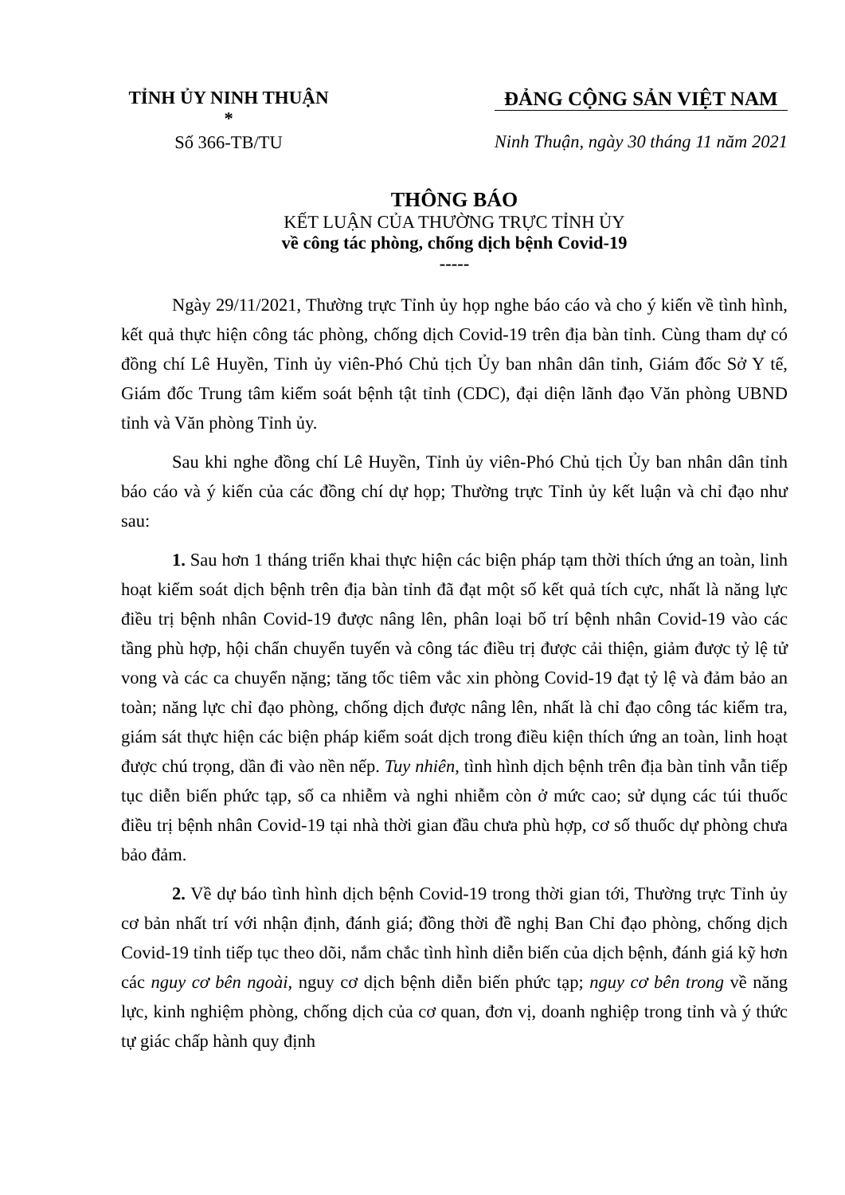TỈNH ỦY NINH THUẬN
*
Số 366-TB/TU
ĐẢNG CỘNG SẢN VIỆT NAM
Ninh Thuận, ngày 30 tháng 11 năm 2021
THÔNG BÁO
KẾT LUẬN CỦA THƯỜNG TRỰC TỈNH ỦY
về công tác phòng, chống dịch bệnh Covid-19
-----
Ngày 29/11/2021, Thường trực Tỉnh ủy họp nghe báo cáo và cho ý kiến về tình hình, kết quả thực hiện công tác phòng, chống dịch Covid-19 trên địa bàn tỉnh. Cùng tham dự có đồng chí Lê Huyền, Tỉnh ủy viên-Phó Chủ tịch Ủy ban nhân dân tỉnh, Giám đốc Sở Y tế, Giám đốc Trung tâm kiểm soát bệnh tật tỉnh (CDC), đại diện lãnh đạo Văn phòng UBND tỉnh và Văn phòng Tỉnh ủy.
Sau khi nghe đồng chí Lê Huyền, Tỉnh ủy viên-Phó Chủ tịch Ủy ban nhân dân tỉnh báo cáo và ý kiến của các đồng chí dự họp; Thường trực Tỉnh ủy kết luận và chỉ đạo như sau:
1. Sau hơn 1 tháng triển khai thực hiện các biện pháp tạm thời thích ứng an toàn, linh hoạt kiểm soát dịch bệnh trên địa bàn tỉnh đã đạt một số kết quả tích cực, nhất là năng lực điều trị bệnh nhân Covid-19 được nâng lên, phân loại bố trí bệnh nhân Covid-19 vào các tầng phù hợp, hội chẩn chuyển tuyến và công tác điều trị được cải thiện, giảm được tỷ lệ tử vong và các ca chuyển nặng; tăng tốc tiêm vắc xin phòng Covid-19 đạt tỷ lệ và đảm bảo an toàn; năng lực chỉ đạo phòng, chống dịch được nâng lên, nhất là chỉ đạo công tác kiểm tra, giám sát thực hiện các biện pháp kiểm soát dịch trong điều kiện thích ứng an toàn, linh hoạt được chú trọng, dần đi vào nền nếp. Tuy nhiên, tình hình dịch bệnh trên địa bàn tỉnh vẫn tiếp tục diễn biến phức tạp, số ca nhiễm và nghi nhiễm còn ở mức cao; sử dụng các túi thuốc điều trị bệnh nhân Covid-19 tại nhà thời gian đầu chưa phù hợp, cơ số thuốc dự phòng chưa bảo đảm.
2. Về dự báo tình hình dịch bệnh Covid-19 trong thời gian tới, Thường trực Tỉnh ủy cơ bản nhất trí với nhận định, đánh giá; đồng thời đề nghị Ban Chỉ đạo phòng, chống dịch Covid-19 tỉnh tiếp tục theo dõi, nắm chắc tình hình diễn biến của dịch bệnh, đánh giá kỹ hơn các nguy cơ bên ngoài, nguy cơ dịch bệnh diễn biến phức tạp; nguy cơ bên trong về năng lực, kinh nghiệm phòng, chống dịch của cơ quan, đơn vị, doanh nghiệp trong tỉnh và ý thức tự giác chấp hành quy định